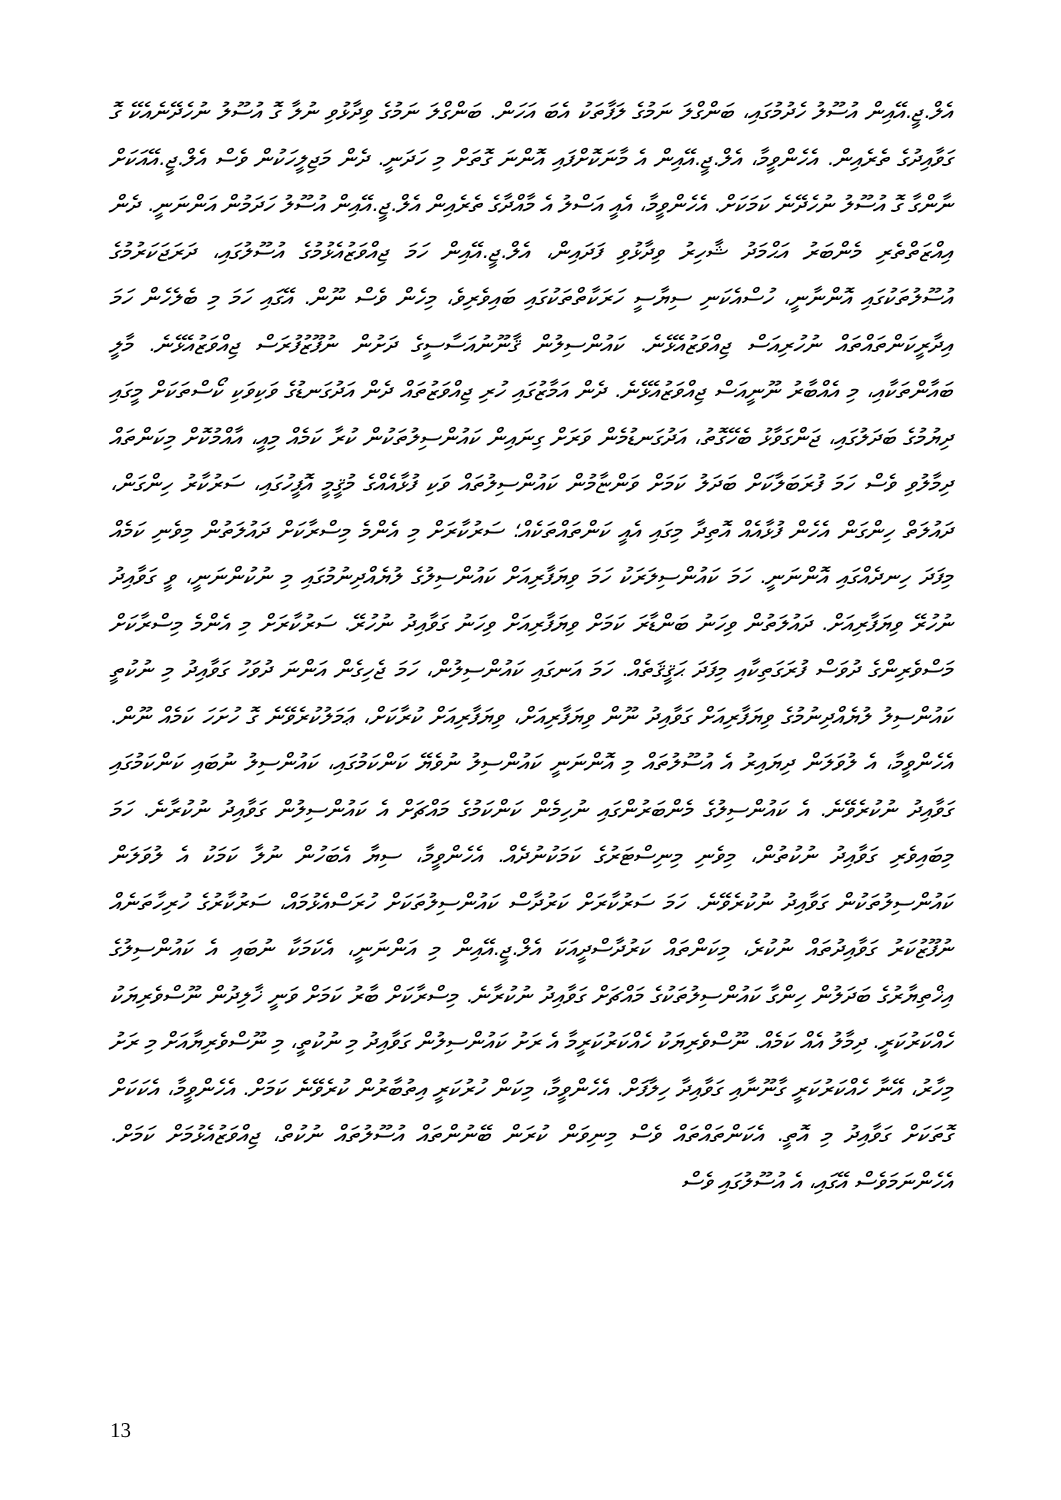އެލް.ޖީ.އޭއިން އުސޫލު ހެދުމުގައި، ބަންގްލަ ނަމުގެ ލަފާތަކު އެބަ އަހަން. ބަންގްލަ ނަމުގެ ވިދާޅުވި ނުލާ ގޮ އުސޫލު ނުހެދޭނެއެކޭ ގޮ ގަވާއިދުގެ ތެރެއިން. އެހެންވީމާ، އެލް.ޖީ.އޭއިން އެ މާނަކޮށްފައި އޮންނަ ގޮތަށް މި ހަދަނީ. ދެން މަޖިލީހަކުން ވެސް އެލް.ޖީ.އޭއަކަށް ނާންގާ ގޮ އުސޫލު ނުހެދޭނެ ކަމަކަށް. އެހެންވީމާ، އެއީ އަސްލު އެ މާއްދާގެ ތެރެއިން އެލް.ޖީ.އޭއިން އުސޫލު ހަދަމުން އަންނަނީ. ދެން އިއްޒަތްތެރި މެންބަރު އަޙްމަދު ޝާހިރު ވިދާޅުވި ފަދައިން، އެލް.ޖީ.އޭއިން ހަމަ ޖިއްވަޒުއެޅުމުގެ އުސޫލުގައި، ދަރަޖަކަރުމުގެ އުސޫލުތަކުގައި އޮންނާނީ، ހުސްއެކަނި ސިޔާސީ ހަރަކާތްތަކުގައި ބައިވެރިވެ، މިހެން ވެސް ނޫން. އޭގައި ހަމަ މި ބެލެހެން ހަމަ އިދާރީކަންތައްތައް ނުހުރިއަސް ޖިއްވަޒުއެޅޭނެ. ކައުންސިލުން ޤާނޫނުއަސާސީގެ ދަށުން ނުފޫޒުފުރަސް ޖިއްވަޒުއެޅޭނެ. މާލީ ބައާންތަކާއި، މި އެއްބާރު ނޫނީއަސް ޖިއްވަޒުއެޅޭނެ. ދެން އަމާޒުގައި ހުރި ޖިއްވަޒުތައް ދެން އަދުގަނޑުގެ ވަކިވަކި ކޯސްތަކަށް މީގައި ދިޔުމުގެ ބަދަލުގައި، ޖަންގަވާޅު ބެހޭގޮތު، އަދުގަނޑުމެން ވަރަށް ގިނައިން ކައުންސިލުތަކުން ކުރާ ކަމެއް މިއީ، އާއްމުކޮށް މިކަންތައް ދިމާލުވި ވެސް ހަމަ ފުރަބަލާކަށް ބަދަލު ކަމަށް ވަންޏާމުން ކައުންސިލުތައް ވަކި ފުޅާއެއްގެ މުޤީމީ އޮފީހުގައި، ސަރުކާރު ހިންގަން، ދައުލަތް ހިންގަން އެހެން ފުޅާއެއް އޮތިދާ މިގައި އެއީ ކަންތައްތަކެއް؛ ސަރުކާރަށް މި އެންމެ މިސްރާކަށް ދައުލަތުން މިވެނި ކަމެއް މިފަދަ ހިނދެއްގައި އޮންނަނީ. ހަމަ ކައުންސިލަރަކު ހަމަ ވިޔަފާރިއަށް ކައުންސިލުގެ ލުޔެއްދިނުމުގައި މި ނުކުންނަނީ، ވީ ގަވާއިދު ނުހުރޭ ވިޔަފާރިއަށް. ދައުލަތުން ވިހަނު ބަންޑާރަ ކަމަށް ވިޔަފާރިއަށް ވިހަނު ގަވާއިދު ނުހުރޭ. ސަރުކާރަށް މި އެންމެ މިސްރާކަށް މަސްވެރިންގެ ދުވަސް ފުރަގަތިކާއި މިފަދަ ޙަޤީޤަތެއް. ހަމަ އަނގައި ކައުންސިލުން، ހަމަ ޖެހިގެން އަންނަ ދުވަހު ގަވާއިދު މި ނުކުތީ ކައުންސިލު ލުޔެއްދިނުމުގެ ވިޔަފާރިއަށް ގަވާއިދު ނޫން ވިޔަފާރިއަށް، ވިޔަފާރިއަށް ކުރާކަށް، ޢަމަލުކުރެވޭނެ ގޮ ހުށަހަ ކަމެއް ނޫން. އެހެންވީމާ، އެ ލުވަލަން ދިޔައިރު އެ އުސޫލުތައް މި އޮންނަނީ ކައުންސިލު ނުވެޔޭ ކަންކަމުގައި، ކައުންސިލު ނުބައި ކަންކަމުގައި ގަވާއިދު ނުކުރެވޭނެ. އެ ކައުންސިލުގެ މެންބަރުންގައި ނުހިމެން ކަންކަމުގެ މައްޗަށް އެ ކައުންސިލުން ގަވާއިދު ނުކުރާނެ. ހަމަ މިބައިވެރި ގަވާއިދު ނުކުތުން، މިވެނި މިނިސްޓަރުގެ ކަމަކުނުދެއް. އެހެންވީމާ، ސިޔާ އެބަހުން ނުލާ ކަމަކު އެ ލުވަލަން ކައުންސިލުތަކުން ގަވާއިދު ނުކުރެވޭނެ. ހަމަ ސަރުކާރަށް ކަރުދާސް ކައުންސިލުތަކަށް ހުރަސްއެޅުމައް، ސަރުކާރުގެ ހުރިހާތަނެއް ނުފޫޒުކަރު ގަވާއިދުތައް ނުކުރެ، މިކަންތައް ކަރުދާސްދީއަކަ އެލް.ޖީ.އޭއިން މި އަންނަނީ، އެކަމަކާ ނުބައި އެ ކައުންސިލުގެ އިޚްތިޔާރުގެ ބަދަލުން ހިންގާ ކައުންސިލުތަކުގެ މައްޗަށް ގަވާއިދު ނުކުރާނެ. މިސްރާކަށް ބާރު ކަމަށް ވަނީ ޚާލިދުން ނޫސްވެރިޔަކު ހެއްކަރުކަރީ. ދިމާލު އެއް ކަމެއް. ނޫސްވެރިޔަކު ހެއްކަރުކަރީމާ އެ ރަށު ކައުންސިލުން ގަވާއިދު މި ނުކުތީ، މި ނޫސްވެރިޔާއަށް މި ރަށު މިހާރު، އޭނާ ހެއްކަރުކަރީ ގާނޫނާއި ގަވާއިދާ ހިލާފަށް. އެހެންވީމާ، މިކަން ހުރުކަރީ އިތުބާރުން ކުރެވޭނެ ކަމަށް. އެހެންވީމާ، އެކަކަށް ގޮތަކަށް ގަވާއިދު މި އޮތީ. އެކަންތައްތައް ވެސް މިނިވަން ކުރަން ބޭނުންތައް އުސޫލުތައް ނުކުތް، ޖިއްވަޒުއެޅުމަށް ކަމަށް. އެހެންނަމަވެސް އޭގައި، އެ އުސޫލުގައި ވެސް
13